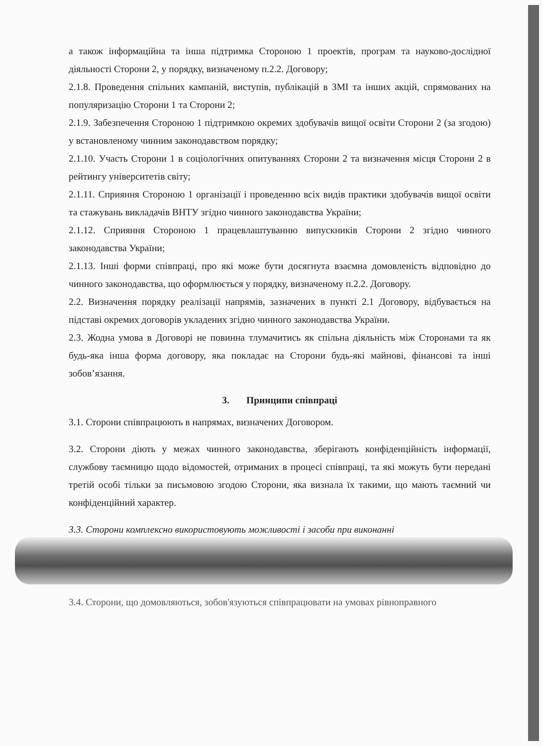а також інформаційна та інша підтримка Стороною 1 проектів, програм та науково-дослідної діяльності Сторони 2, у порядку, визначеному п.2.2. Договору;
2.1.8. Проведення спільних кампаній, виступів, публікацій в ЗМІ та інших акцій, спрямованих на популяризацію Сторони 1 та Сторони 2;
2.1.9. Забезпечення Стороною 1 підтримкою окремих здобувачів вищої освіти Сторони 2 (за згодою) у встановленому чинним законодавством порядку;
2.1.10. Участь Сторони 1 в соціологічних опитуваннях Сторони 2 та визначення місця Сторони 2 в рейтингу університетів світу;
2.1.11. Сприяння Стороною 1 організації і проведенню всіх видів практики здобувачів вищої освіти та стажувань викладачів ВНТУ згідно чинного законодавства України;
2.1.12. Сприяння Стороною 1 працевлаштуванню випускників Сторони 2 згідно чинного законодавства України;
2.1.13. Інші форми співпраці, про які може бути досягнута взаємна домовленість відповідно до чинного законодавства, що оформлюється у порядку, визначеному п.2.2. Договору.
2.2. Визначення порядку реалізації напрямів, зазначених в пункті 2.1 Договору, відбувається на підставі окремих договорів укладених згідно чинного законодавства України.
2.3. Жодна умова в Договорі не повинна тлумачитись як спільна діяльність між Сторонами та як будь-яка інша форма договору, яка покладає на Сторони будь-які майнові, фінансові та інші зобов’язання.
3. Принципи співпраці
3.1. Сторони співпрацюють в напрямах, визначених Договором.
3.2. Сторони діють у межах чинного законодавства, зберігають конфіденційність інформації, службову таємницю щодо відомостей, отриманих в процесі співпраці, та які можуть бути передані третій особі тільки за письмовою згодою Сторони, яка визнала їх такими, що мають таємний чи конфіденційний характер.
3.3. Сторони комплексно використовують можливості і засоби при виконанні
3.4. Сторони, що домовляються, зобов'язуються співпрацювати на умовах рівноправного